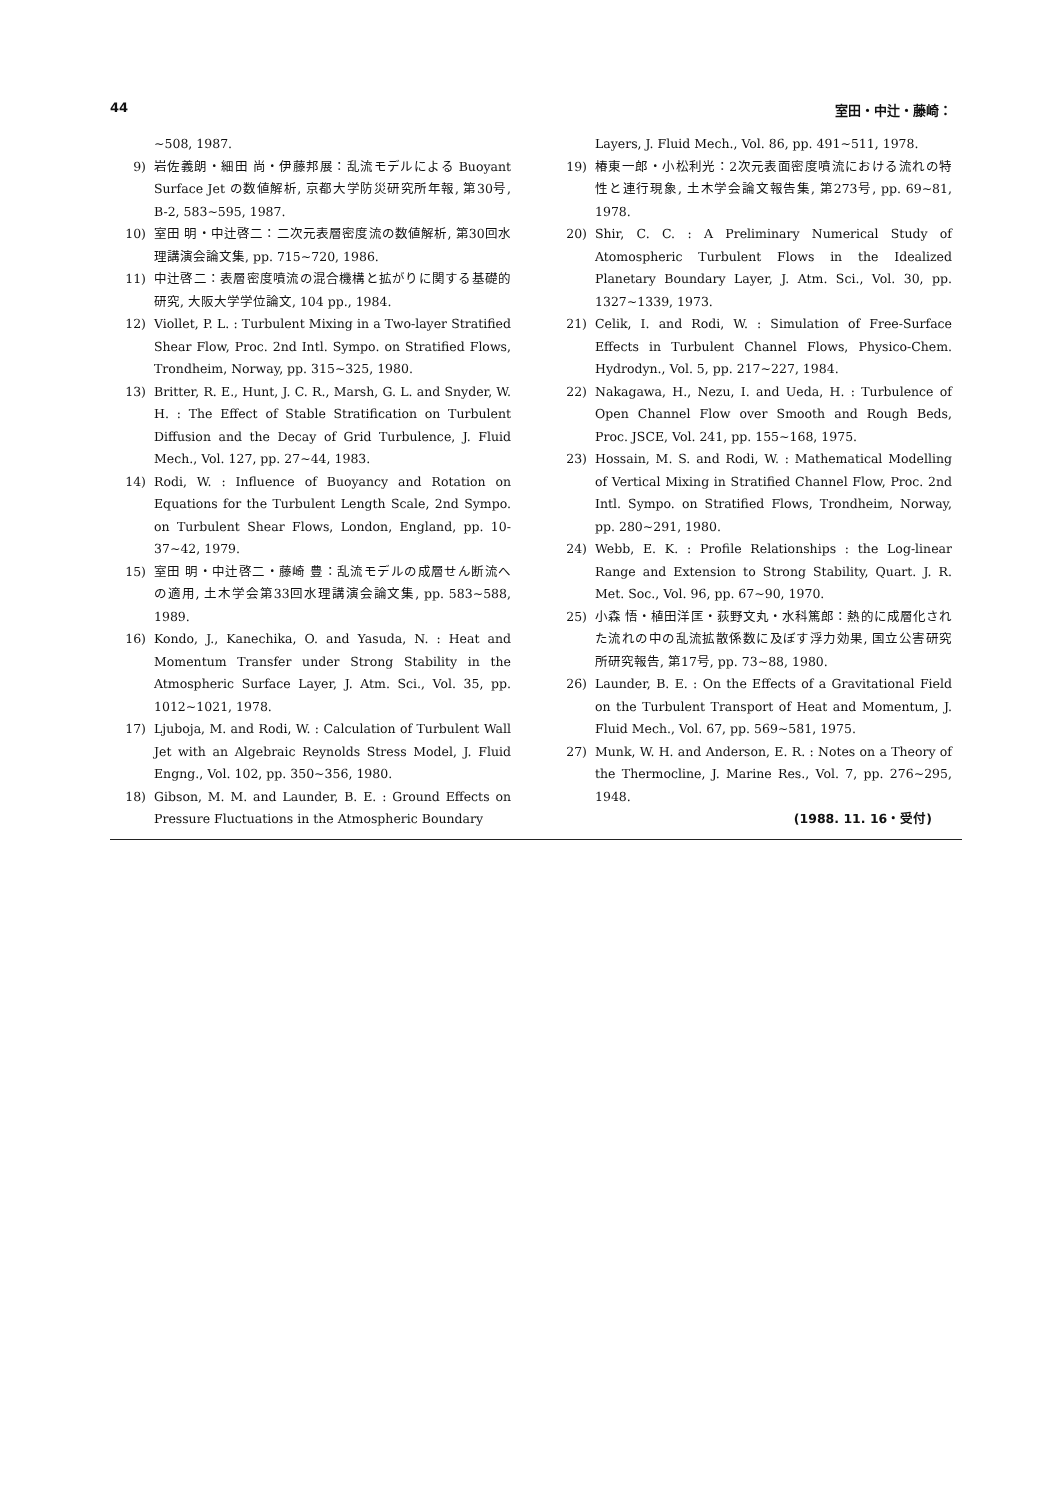44 室田・中辻・藤崎：
~508, 1987.
9) 岩佐義朗・細田 尚・伊藤邦展：乱流モデルによる Buoyant Surface Jet の数値解析, 京都大学防災研究所年報, 第30号, B-2, 583~595, 1987.
10) 室田 明・中辻啓二：二次元表層密度流の数値解析, 第30回水理講演会論文集, pp. 715~720, 1986.
11) 中辻啓二：表層密度噴流の混合機構と拡がりに関する基礎的研究, 大阪大学学位論文, 104 pp., 1984.
12) Viollet, P. L. : Turbulent Mixing in a Two-layer Stratified Shear Flow, Proc. 2nd Intl. Sympo. on Stratified Flows, Trondheim, Norway, pp. 315~325, 1980.
13) Britter, R. E., Hunt, J. C. R., Marsh, G. L. and Snyder, W. H. : The Effect of Stable Stratification on Turbulent Diffusion and the Decay of Grid Turbulence, J. Fluid Mech., Vol. 127, pp. 27~44, 1983.
14) Rodi, W. : Influence of Buoyancy and Rotation on Equations for the Turbulent Length Scale, 2nd Sympo. on Turbulent Shear Flows, London, England, pp. 10-37~42, 1979.
15) 室田 明・中辻啓二・藤崎 豊：乱流モデルの成層せん断流への適用, 土木学会第33回水理講演会論文集, pp. 583~588, 1989.
16) Kondo, J., Kanechika, O. and Yasuda, N. : Heat and Momentum Transfer under Strong Stability in the Atmospheric Surface Layer, J. Atm. Sci., Vol. 35, pp. 1012~1021, 1978.
17) Ljuboja, M. and Rodi, W. : Calculation of Turbulent Wall Jet with an Algebraic Reynolds Stress Model, J. Fluid Engng., Vol. 102, pp. 350~356, 1980.
18) Gibson, M. M. and Launder, B. E. : Ground Effects on Pressure Fluctuations in the Atmospheric Boundary
Layers, J. Fluid Mech., Vol. 86, pp. 491~511, 1978.
19) 椿東一郎・小松利光：2次元表面密度噴流における流れの特性と連行現象, 土木学会論文報告集, 第273号, pp. 69~81, 1978.
20) Shir, C. C. : A Preliminary Numerical Study of Atomospheric Turbulent Flows in the Idealized Planetary Boundary Layer, J. Atm. Sci., Vol. 30, pp. 1327~1339, 1973.
21) Celik, I. and Rodi, W. : Simulation of Free-Surface Effects in Turbulent Channel Flows, Physico-Chem. Hydrodyn., Vol. 5, pp. 217~227, 1984.
22) Nakagawa, H., Nezu, I. and Ueda, H. : Turbulence of Open Channel Flow over Smooth and Rough Beds, Proc. JSCE, Vol. 241, pp. 155~168, 1975.
23) Hossain, M. S. and Rodi, W. : Mathematical Modelling of Vertical Mixing in Stratified Channel Flow, Proc. 2nd Intl. Sympo. on Stratified Flows, Trondheim, Norway, pp. 280~291, 1980.
24) Webb, E. K. : Profile Relationships : the Log-linear Range and Extension to Strong Stability, Quart. J. R. Met. Soc., Vol. 96, pp. 67~90, 1970.
25) 小森 悟・植田洋匡・荻野文丸・水科篤郎：熱的に成層化された流れの中の乱流拡散係数に及ぼす浮力効果, 国立公害研究所研究報告, 第17号, pp. 73~88, 1980.
26) Launder, B. E. : On the Effects of a Gravitational Field on the Turbulent Transport of Heat and Momentum, J. Fluid Mech., Vol. 67, pp. 569~581, 1975.
27) Munk, W. H. and Anderson, E. R. : Notes on a Theory of the Thermocline, J. Marine Res., Vol. 7, pp. 276~295, 1948.
(1988. 11. 16・受付)